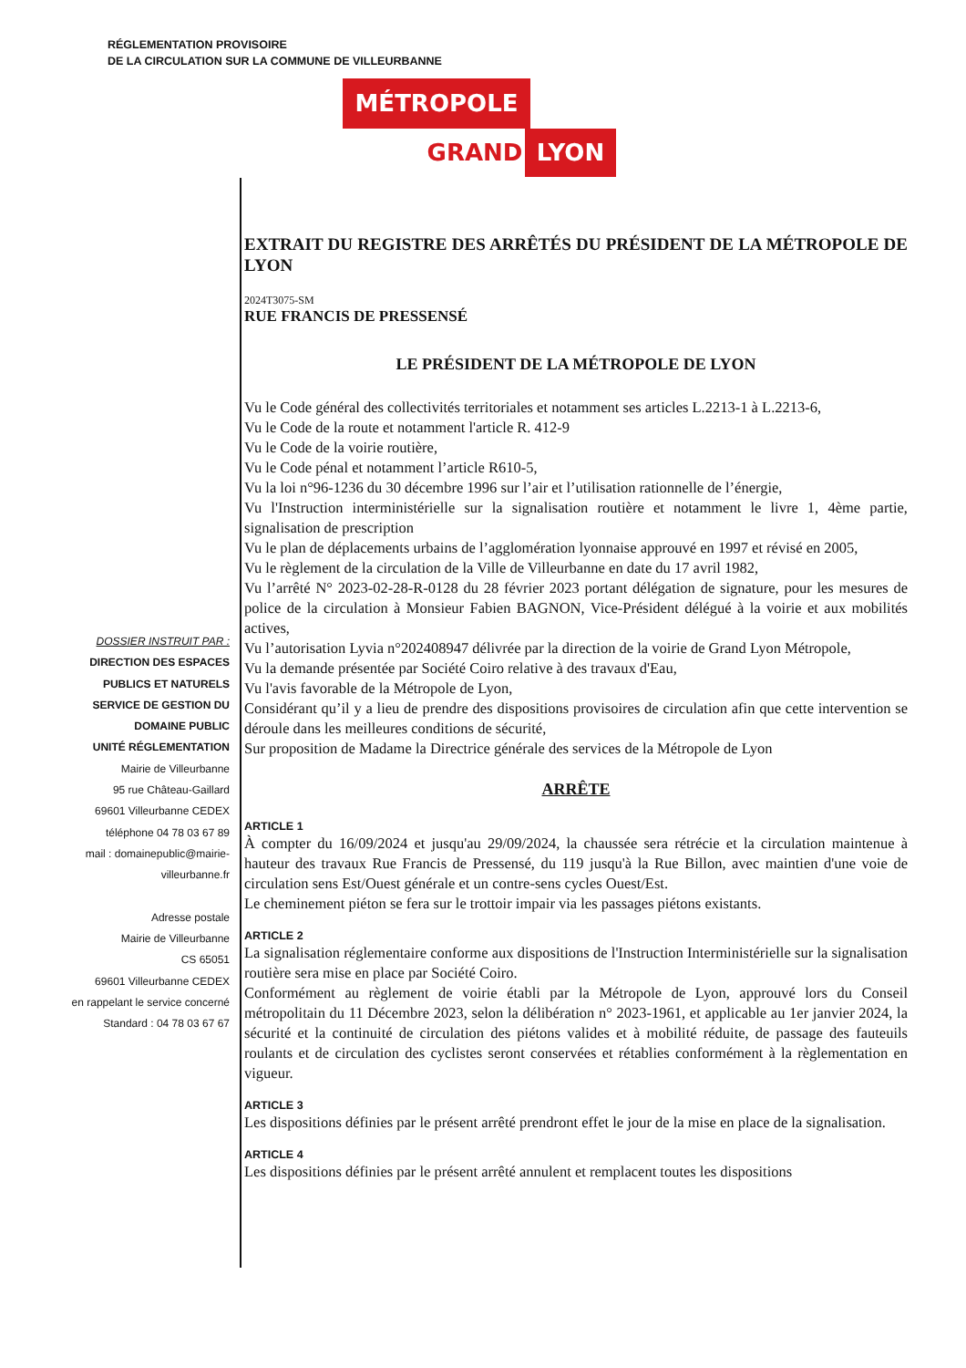RÉGLEMENTATION PROVISOIRE
DE LA CIRCULATION SUR LA COMMUNE DE VILLEURBANNE
MÉTROPOLE
GRAND LYON
DOSSIER INSTRUIT PAR :
DIRECTION DES ESPACES
PUBLICS ET NATURELS
SERVICE DE GESTION DU
DOMAINE PUBLIC
UNITÉ RÉGLEMENTATION
Mairie de Villeurbanne
95 rue Château-Gaillard
69601 Villeurbanne CEDEX
téléphone 04 78 03 67 89
mail : domainepublic@mairie-
villeurbanne.fr
Adresse postale
Mairie de Villeurbanne
CS 65051
69601 Villeurbanne CEDEX
en rappelant le service concerné
Standard : 04 78 03 67 67
EXTRAIT DU REGISTRE DES ARRÊTÉS DU PRÉSIDENT DE LA MÉTROPOLE DE LYON
2024T3075-SM
RUE FRANCIS DE PRESSENSÉ
LE PRÉSIDENT DE LA MÉTROPOLE DE LYON
Vu le Code général des collectivités territoriales et notamment ses articles L.2213-1 à L.2213-6,
Vu le Code de la route et notamment l'article R. 412-9
Vu le Code de la voirie routière,
Vu le Code pénal et notamment l’article R610-5,
Vu la loi n°96-1236 du 30 décembre 1996 sur l’air et l’utilisation rationnelle de l’énergie,
Vu l'Instruction interministérielle sur la signalisation routière et notamment le livre 1, 4ème partie, signalisation de prescription
Vu le plan de déplacements urbains de l’agglomération lyonnaise approuvé en 1997 et révisé en 2005,
Vu le règlement de la circulation de la Ville de Villeurbanne en date du 17 avril 1982,
Vu l’arrêté N° 2023-02-28-R-0128 du 28 février 2023 portant délégation de signature, pour les mesures de police de la circulation à Monsieur Fabien BAGNON, Vice-Président délégué à la voirie et aux mobilités actives,
Vu l’autorisation Lyvia n°202408947 délivrée par la direction de la voirie de Grand Lyon Métropole,
Vu la demande présentée par Société Coiro relative à des travaux d'Eau,
Vu l'avis favorable de la Métropole de Lyon,
Considérant qu’il y a lieu de prendre des dispositions provisoires de circulation afin que cette intervention se déroule dans les meilleures conditions de sécurité,
Sur proposition de Madame la Directrice générale des services de la Métropole de Lyon
ARRÊTE
ARTICLE 1
À compter du 16/09/2024 et jusqu'au 29/09/2024, la chaussée sera rétrécie et la circulation maintenue à hauteur des travaux Rue Francis de Pressensé, du 119 jusqu'à la Rue Billon, avec maintien d'une voie de circulation sens Est/Ouest générale et un contre-sens cycles Ouest/Est.
Le cheminement piéton se fera sur le trottoir impair via les passages piétons existants.
ARTICLE 2
La signalisation réglementaire conforme aux dispositions de l'Instruction Interministérielle sur la signalisation routière sera mise en place par Société Coiro.
Conformément au règlement de voirie établi par la Métropole de Lyon, approuvé lors du Conseil métropolitain du 11 Décembre 2023, selon la délibération n° 2023-1961, et applicable au 1er janvier 2024, la sécurité et la continuité de circulation des piétons valides et à mobilité réduite, de passage des fauteuils roulants et de circulation des cyclistes seront conservées et rétablies conformément à la règlementation en vigueur.
ARTICLE 3
Les dispositions définies par le présent arrêté prendront effet le jour de la mise en place de la signalisation.
ARTICLE 4
Les dispositions définies par le présent arrêté annulent et remplacent toutes les dispositions